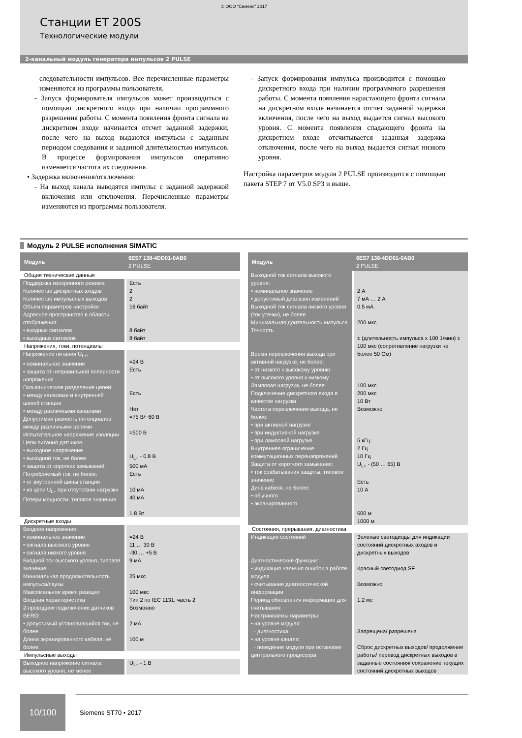© ООО “Сименс” 2017
Станции ET 200S
Технологические модули
2-канальный модуль генератора импульсов 2 PULSE
следовательности импульсов. Все перечисленные параметры изменяются из программы пользователя.
- Запуск формирователя импульсов может производиться с помощью дискретного входа при наличии программного разрешения работы. С момента появления фронта сигнала на дискретном входе начинается отсчет заданной задержки, после чего на выход выдаются импульсы с заданным периодом следования и заданной длительностью импульсов. В процессе формирования импульсов оперативно изменяется частота их следования.
• Задержка включения/отключения:
- На выход канала выводятся импульс с заданной задержкой включения или отключения. Перечисленные параметры изменяются из программы пользователя.
- Запуск формирования импульса производится с помощью дискретного входа при наличии программного разрешения работы. С момента появления нарастающего фронта сигнала на дискретном входе начинается отсчет заданной задержки включения, после чего на выход выдается сигнал высокого уровня. С момента появления спадающего фронта на дискретном входе отсчитывается заданная задержка отключения, после чего на выход выдается сигнал низкого уровня.
Настройка параметров модуля 2 PULSE производится с помощью пакета STEP 7 от V5.0 SP3 и выше.
Модуль 2 PULSE исполнения SIMATIC
| Модуль | 6ES7 138-4DD01-0AB0 2 PULSE |
| --- | --- |
| Общие технические данные | |
| Поддержка изохронного режима Количество дискретных входов Количество импульсных выходов Объем параметров настройки Адресное пространство в области отображения: • входных сигналов • выходных сигналов | Есть 2 2 16 байт 8 байт 8 байт |
| Напряжения, токи, потенциалы | |
| Напряжение питания U<sub>L+</sub>: • номинальное значение • защита от неправильной полярности напряжения Гальваническое разделение цепей: • между каналами и внутренней шиной станции • между различными каналами Допустимая разность потенциалов между различными цепями Испытательное напряжение изоляции Цепи питания датчиков: • выходное напряжение • выходной ток, не более • защита от коротких замыканий Потребляемый ток, не более: • от внутренней шины станции • из цепи U<sub>L+</sub> при отсутствии нагрузки Потери мощности, типовое значение | =24 В Есть Есть Нет =75 В/~60 В =500 В U<sub>L+</sub> - 0.8 В 500 мА Есть 10 мА 40 мА 1.8 Вт |
| Дискретные входы | |
| Входное напряжение: • номинальное значение • сигнала высокого уровня • сигнала низкого уровня Входной ток высокого уровня, типовое значение Минимальная продолжительность импульса/паузы Максимальное время реакции Входная характеристика 2-проводное подключение датчиков BERO: • допустимый установившийся ток, не более Длина экранированного кабеля, не более | =24 В 11 … 30 В -30 … +5 В 9 мА 25 мкс 100 мкс Тип 2 по IEC 1131, часть 2 Возможно 2 мА 100 м |
| Импульсные выходы | |
| Выходное напряжение сигнала высокого уровня, не менее | U<sub>L+</sub> - 1 В |
| Модуль | 6ES7 138-4DD01-0AB0 2 PULSE |
| --- | --- |
| Выходной ток сигнала высокого уровня: • номинальное значение • допустимый диапазон изменений Выходной ток сигнала низкого уровня (ток утечки), не более Минимальная длительность импульса Точность Время переключения выхода при активной нагрузке, не более: • от низкого к высокому уровню • от высокого уровня к низкому Ламповая нагрузка, не более Подключение дискретного входа в качестве нагрузки Частота переключения выхода, не более: • при активной нагрузке • при индуктивной нагрузке • при ламповой нагрузке Внутреннее ограничение коммутационных перенапряжений Защита от короткого замыкания: • ток срабатывания защиты, типовое значение Дина кабеля, не более: • обычного • экранированного | 2 А 7 мА … 2 А 0.5 мА 200 мкс ± (длительность импульса x 100 1/мин) ± 100 мкс (сопротивление нагрузки не более 50 Ом) 100 мкс 200 мкс 10 Вт Возможно 5 кГц 2 Гц 10 Гц U<sub>L+</sub> - (50 … 65) В Есть 10 А 600 м 1000 м |
| Состояния, прерывания, диагностика | |
| Индикация состояний Диагностические функции: • индикация наличия ошибок в работе модуля • считывание диагностической информации Период обновления информации для считывания Настраиваемы параметры: • на уровне модуля: - диагностика • на уровне канала: - поведение модуля при остановке центрального процессора | Зеленые светодиоды для индикации состояний дискретных входов и дискретных выходов Красный светодиод SF Возможно 1.2 мс Запрещена/ разрешена Сброс дискретных выходов/ продолжение работы/ перевод дискретных выходов в заданные состояния/ сохранение текущих состояний дискретных выходов |
10/100
Siemens ST70 • 2017